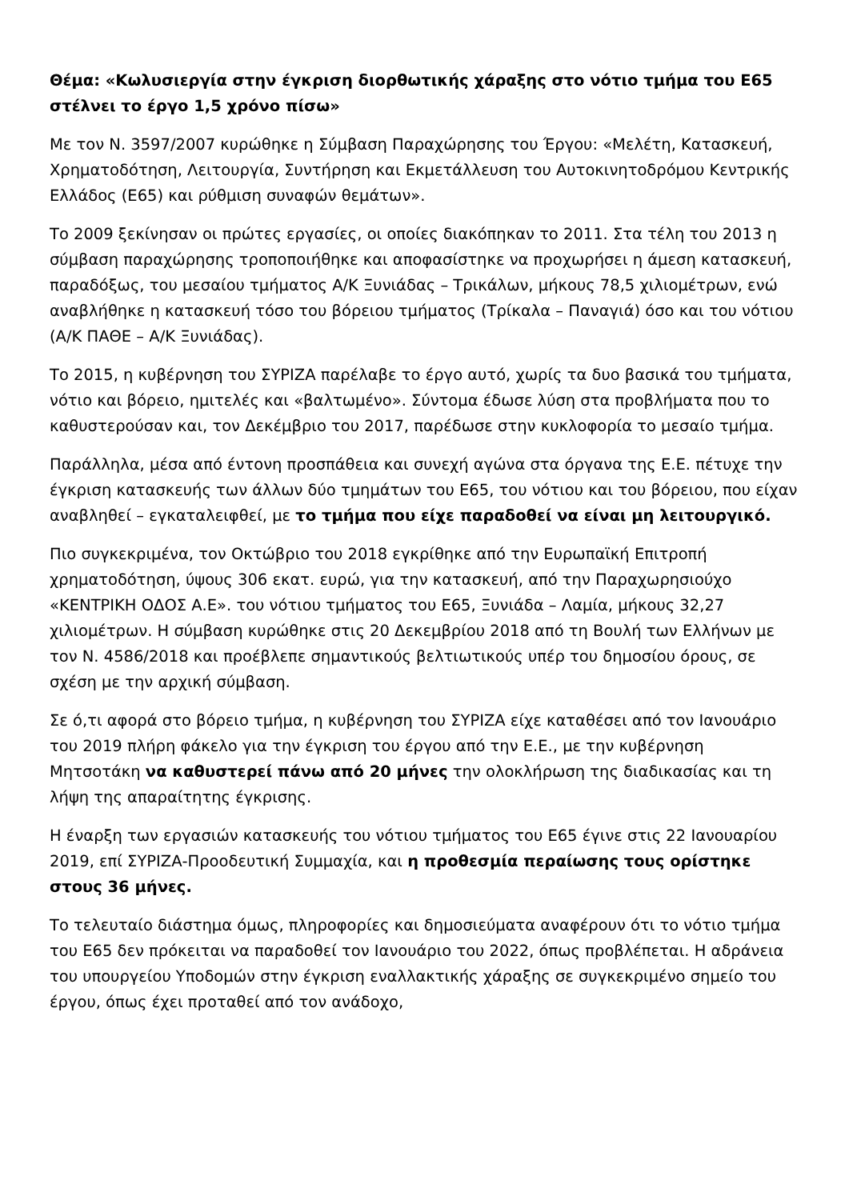Θέμα: «Κωλυσιεργία στην έγκριση διορθωτικής χάραξης στο νότιο τμήμα του Ε65 στέλνει το έργο 1,5 χρόνο πίσω»
Με τον Ν. 3597/2007 κυρώθηκε η Σύμβαση Παραχώρησης του Έργου: «Μελέτη, Κατασκευή, Χρηματοδότηση, Λειτουργία, Συντήρηση και Εκμετάλλευση του Αυτοκινητοδρόμου Κεντρικής Ελλάδος (Ε65) και ρύθμιση συναφών θεμάτων».
Το 2009 ξεκίνησαν οι πρώτες εργασίες, οι οποίες διακόπηκαν το 2011. Στα τέλη του 2013 η σύμβαση παραχώρησης τροποποιήθηκε και αποφασίστηκε να προχωρήσει η άμεση κατασκευή, παραδόξως, του μεσαίου τμήματος Α/Κ Ξυνιάδας – Τρικάλων, μήκους 78,5 χιλιομέτρων, ενώ αναβλήθηκε η κατασκευή τόσο του βόρειου τμήματος (Τρίκαλα – Παναγιά) όσο και του νότιου (Α/Κ ΠΑΘΕ – Α/Κ Ξυνιάδας).
Το 2015, η κυβέρνηση του ΣΥΡΙΖΑ παρέλαβε το έργο αυτό, χωρίς τα δυο βασικά του τμήματα, νότιο και βόρειο, ημιτελές και «βαλτωμένο». Σύντομα έδωσε λύση στα προβλήματα που το καθυστερούσαν και, τον Δεκέμβριο του 2017, παρέδωσε στην κυκλοφορία το μεσαίο τμήμα.
Παράλληλα, μέσα από έντονη προσπάθεια και συνεχή αγώνα στα όργανα της Ε.Ε. πέτυχε την έγκριση κατασκευής των άλλων δύο τμημάτων του Ε65, του νότιου και του βόρειου, που είχαν αναβληθεί – εγκαταλειφθεί, με το τμήμα που είχε παραδοθεί να είναι μη λειτουργικό.
Πιο συγκεκριμένα, τον Οκτώβριο του 2018 εγκρίθηκε από την Ευρωπαϊκή Επιτροπή χρηματοδότηση, ύψους 306 εκατ. ευρώ, για την κατασκευή, από την Παραχωρησιούχο «ΚΕΝΤΡΙΚΗ ΟΔΟΣ Α.Ε». του νότιου τμήματος του Ε65, Ξυνιάδα – Λαμία, μήκους 32,27 χιλιομέτρων. Η σύμβαση κυρώθηκε στις 20 Δεκεμβρίου 2018 από τη Βουλή των Ελλήνων με τον Ν. 4586/2018 και προέβλεπε σημαντικούς βελτιωτικούς υπέρ του δημοσίου όρους, σε σχέση με την αρχική σύμβαση.
Σε ό,τι αφορά στο βόρειο τμήμα, η κυβέρνηση του ΣΥΡΙΖΑ είχε καταθέσει από τον Ιανουάριο του 2019 πλήρη φάκελο για την έγκριση του έργου από την Ε.Ε., με την κυβέρνηση Μητσοτάκη να καθυστερεί πάνω από 20 μήνες την ολοκλήρωση της διαδικασίας και τη λήψη της απαραίτητης έγκρισης.
Η έναρξη των εργασιών κατασκευής του νότιου τμήματος του Ε65 έγινε στις 22 Ιανουαρίου 2019, επί ΣΥΡΙΖΑ-Προοδευτική Συμμαχία, και η προθεσμία περαίωσης τους ορίστηκε στους 36 μήνες.
Το τελευταίο διάστημα όμως, πληροφορίες και δημοσιεύματα αναφέρουν ότι το νότιο τμήμα του Ε65 δεν πρόκειται να παραδοθεί τον Ιανουάριο του 2022, όπως προβλέπεται. Η αδράνεια του υπουργείου Υποδομών στην έγκριση εναλλακτικής χάραξης σε συγκεκριμένο σημείο του έργου, όπως έχει προταθεί από τον ανάδοχο,